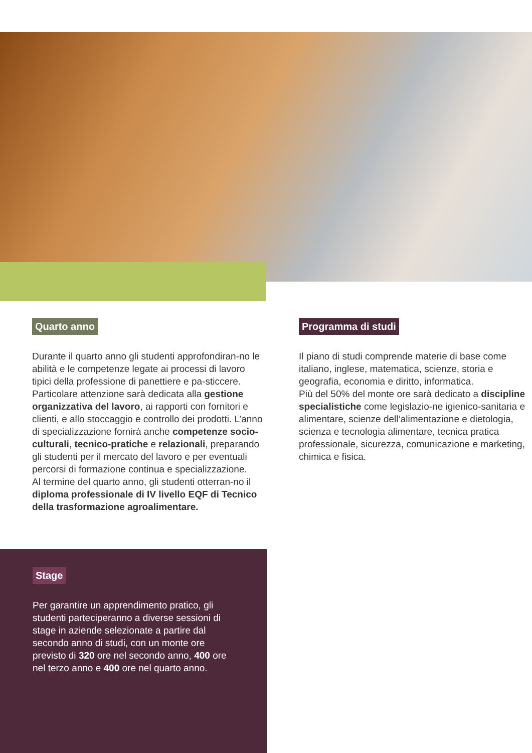Quarto anno
Durante il quarto anno gli studenti approfondiran-no le abilità e le competenze legate ai processi di lavoro tipici della professione di panettiere e pa-sticcere. Particolare attenzione sarà dedicata alla gestione organizzativa del lavoro, ai rapporti con fornitori e clienti, e allo stoccaggio e controllo dei prodotti. L’anno di specializzazione fornirà anche competenze socio-culturali, tecnico-pratiche e relazionali, preparando gli studenti per il mercato del lavoro e per eventuali percorsi di formazione continua e specializzazione.
Al termine del quarto anno, gli studenti otterran-no il diploma professionale di IV livello EQF di Tecnico della trasformazione agroalimentare.
Programma di studi
Il piano di studi comprende materie di base come italiano, inglese, matematica, scienze, storia e geografia, economia e diritto, informatica.
Più del 50% del monte ore sarà dedicato a discipline specialistiche come legislazio-ne igienico-sanitaria e alimentare, scienze dell’alimentazione e dietologia, scienza e tecnologia alimentare, tecnica pratica professionale, sicurezza, comunicazione e marketing, chimica e fisica.
Stage
Per garantire un apprendimento pratico, gli studenti parteciperanno a diverse sessioni di stage in aziende selezionate a partire dal secondo anno di studi, con un monte ore previsto di 320 ore nel secondo anno, 400 ore nel terzo anno e 400 ore nel quarto anno.